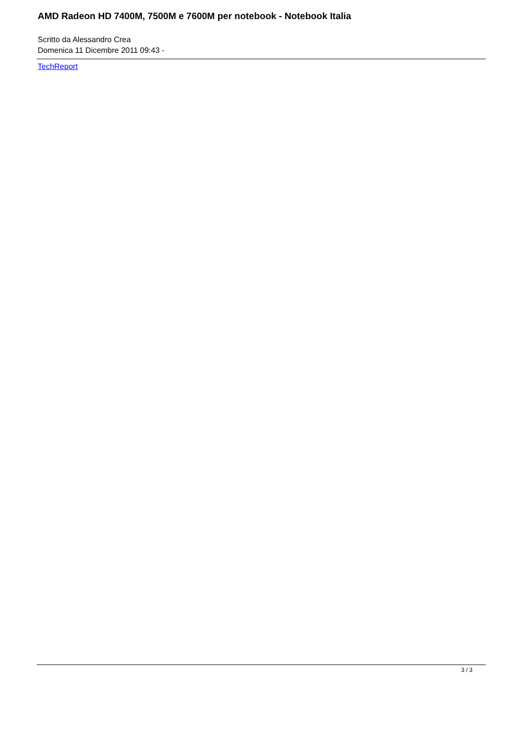AMD Radeon HD 7400M, 7500M e 7600M per notebook - Notebook Italia
Scritto da Alessandro Crea
Domenica 11 Dicembre 2011 09:43 -
TechReport
3 / 3